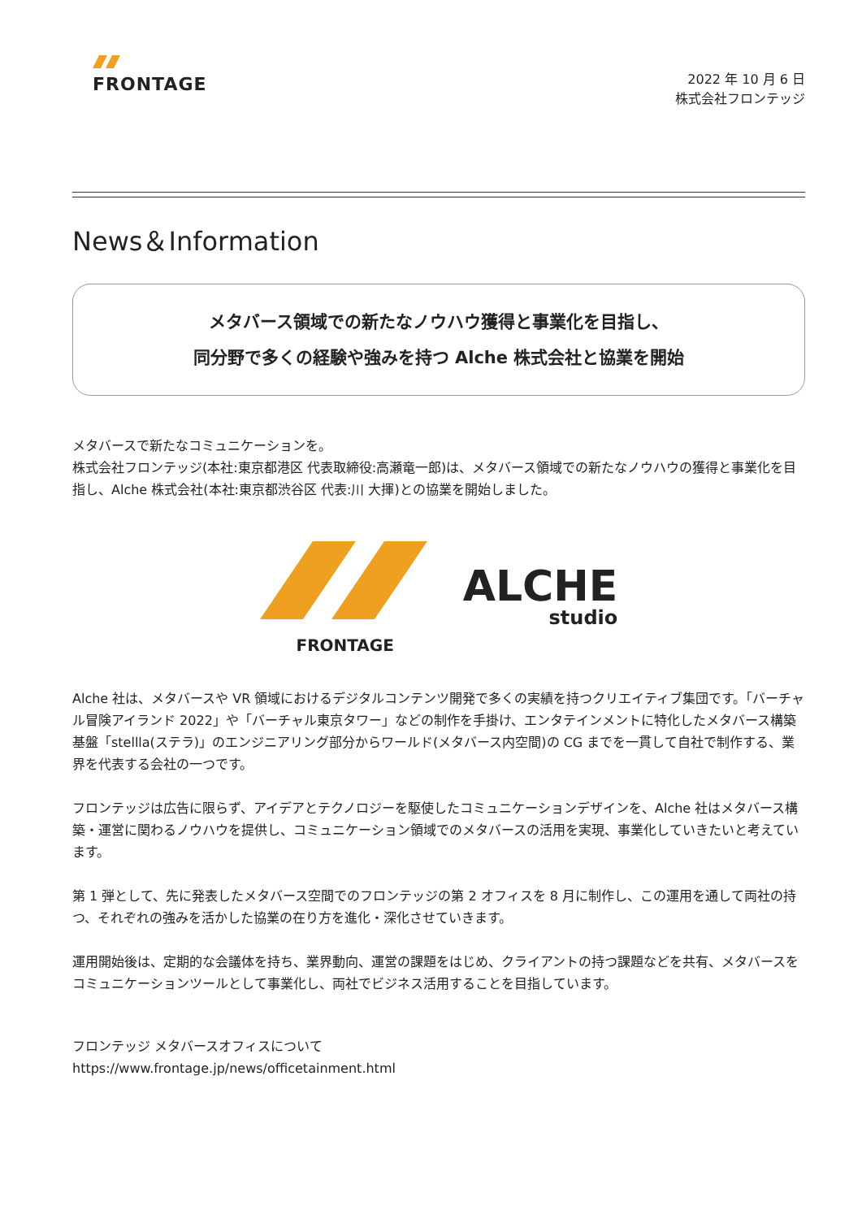FRONTAGE
2022 年 10 月 6 日
株式会社フロンテッジ
News＆Information
メタバース領域での新たなノウハウ獲得と事業化を目指し、
同分野で多くの経験や強みを持つ Alche 株式会社と協業を開始
メタバースで新たなコミュニケーションを。
株式会社フロンテッジ(本社:東京都港区 代表取締役:高瀬竜一郎)は、メタバース領域での新たなノウハウの獲得と事業化を目指し、Alche 株式会社(本社:東京都渋谷区 代表:川 大揮)との協業を開始しました。
FRONTAGE
ALCHE
studio
Alche 社は、メタバースや VR 領域におけるデジタルコンテンツ開発で多くの実績を持つクリエイティブ集団です。「バーチャル冒険アイランド 2022」や「バーチャル東京タワー」などの制作を手掛け、エンタテインメントに特化したメタバース構築基盤「stellla(ステラ)」のエンジニアリング部分からワールド(メタバース内空間)の CG までを一貫して自社で制作する、業界を代表する会社の一つです。
フロンテッジは広告に限らず、アイデアとテクノロジーを駆使したコミュニケーションデザインを、Alche 社はメタバース構築・運営に関わるノウハウを提供し、コミュニケーション領域でのメタバースの活用を実現、事業化していきたいと考えています。
第 1 弾として、先に発表したメタバース空間でのフロンテッジの第 2 オフィスを 8 月に制作し、この運用を通して両社の持つ、それぞれの強みを活かした協業の在り方を進化・深化させていきます。
運用開始後は、定期的な会議体を持ち、業界動向、運営の課題をはじめ、クライアントの持つ課題などを共有、メタバースをコミュニケーションツールとして事業化し、両社でビジネス活用することを目指しています。
フロンテッジ メタバースオフィスについて
https://www.frontage.jp/news/officetainment.html